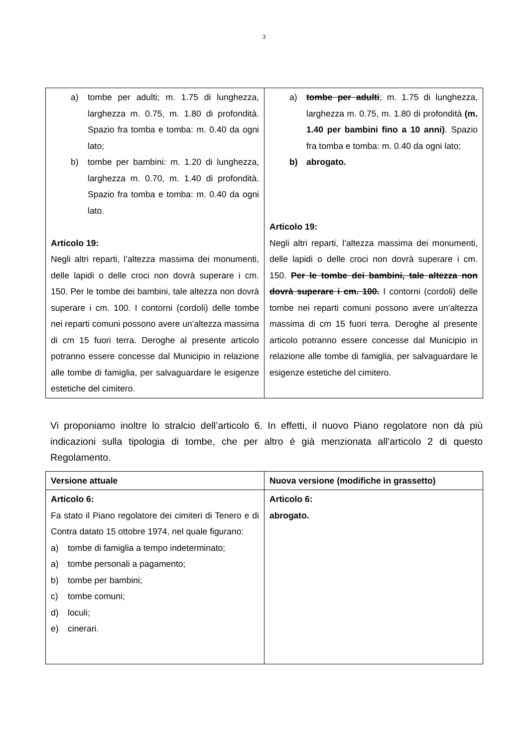3
| a) tombe per adulti; m. 1.75 di lunghezza, larghezza m. 0.75, m. 1.80 di profondità. Spazio fra tomba e tomba: m. 0.40 da ogni lato; b) tombe per bambini: m. 1.20 di lunghezza, larghezza m. 0.70, m. 1.40 di profondità. Spazio fra tomba e tomba: m. 0.40 da ogni lato. Articolo 19: Negli altri reparti, l’altezza massima dei monumenti, delle lapidi o delle croci non dovrà superare i cm. 150. Per le tombe dei bambini, tale altezza non dovrà superare i cm. 100. I contorni (cordoli) delle tombe nei reparti comuni possono avere un’altezza massima di cm 15 fuori terra. Deroghe al presente articolo potranno essere concesse dal Municipio in relazione alle tombe di famiglia, per salvaguardare le esigenze estetiche del cimitero. | a) tombe per adulti ; m. 1.75 di lunghezza, larghezza m. 0.75, m. 1.80 di profondità (m. 1.40 per bambini fino a 10 anni) . Spazio fra tomba e tomba: m. 0.40 da ogni lato; b) abrogato. Articolo 19: Negli altri reparti, l’altezza massima dei monumenti, delle lapidi o delle croci non dovrà superare i cm. 150. Per le tombe dei bambini, tale altezza non dovrà superare i cm. 100. I contorni (cordoli) delle tombe nei reparti comuni possono avere un’altezza massima di cm 15 fuori terra. Deroghe al presente articolo potranno essere concesse dal Municipio in relazione alle tombe di famiglia, per salvaguardare le esigenze estetiche del cimitero. |
Vi proponiamo inoltre lo stralcio dell’articolo 6. In effetti, il nuovo Piano regolatore non dà più indicazioni sulla tipologia di tombe, che per altro é già menzionata all’articolo 2 di questo Regolamento.
| Versione attuale | Nuova versione (modifiche in grassetto) |
| Articolo 6: Fa stato il Piano regolatore dei cimiteri di Tenero e di Contra datato 15 ottobre 1974, nel quale figurano: a) tombe di famiglia a tempo indeterminato; a) tombe personali a pagamento; b) tombe per bambini; c) tombe comuni; d) loculi; e) cinerari. | Articolo 6: abrogato. |